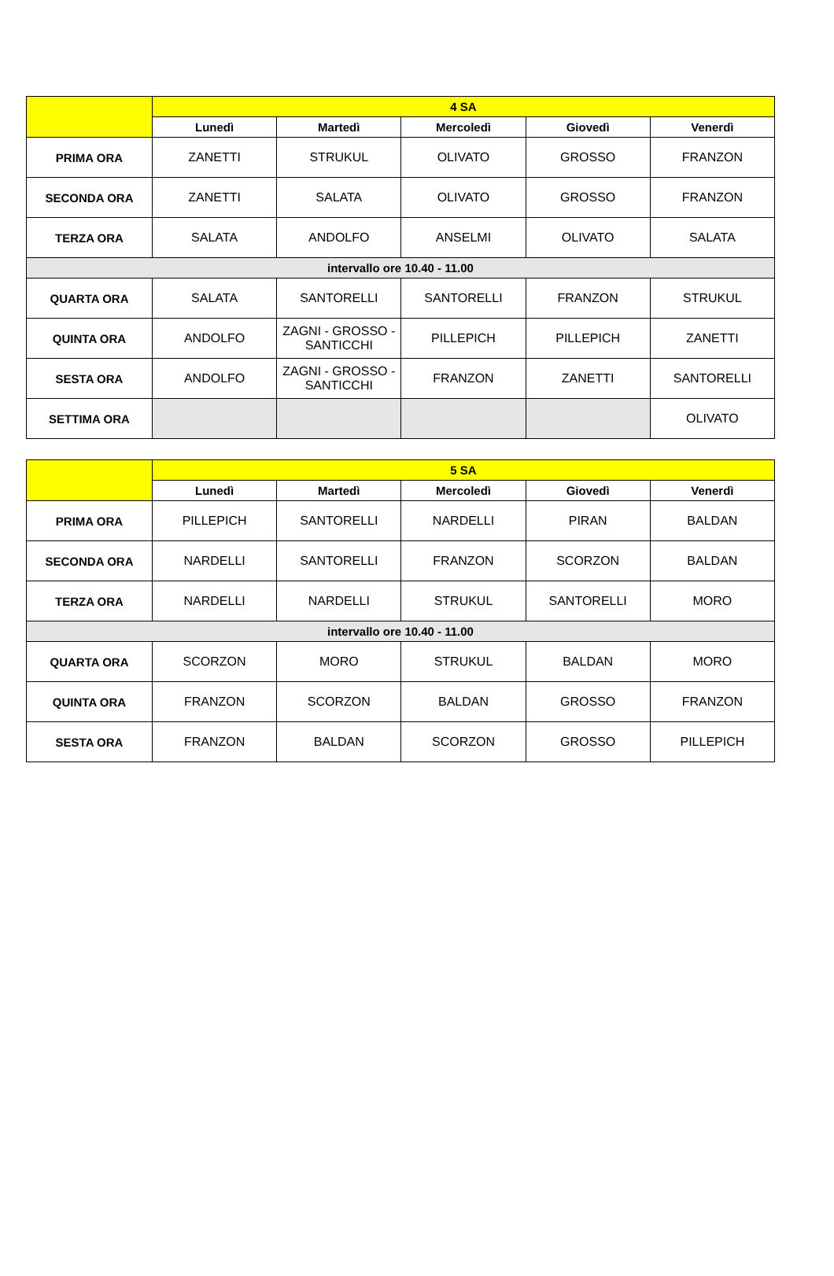| | 4 SA | | | | |
| --- | --- | --- | --- | --- | --- |
| | Lunedì | Martedì | Mercoledì | Giovedì | Venerdì |
| PRIMA ORA | ZANETTI | STRUKUL | OLIVATO | GROSSO | FRANZON |
| SECONDA ORA | ZANETTI | SALATA | OLIVATO | GROSSO | FRANZON |
| TERZA ORA | SALATA | ANDOLFO | ANSELMI | OLIVATO | SALATA |
| intervallo ore 10.40 - 11.00 | | | | | |
| QUARTA ORA | SALATA | SANTORELLI | SANTORELLI | FRANZON | STRUKUL |
| QUINTA ORA | ANDOLFO | ZAGNI - GROSSO - SANTICCHI | PILLEPICH | PILLEPICH | ZANETTI |
| SESTA ORA | ANDOLFO | ZAGNI - GROSSO - SANTICCHI | FRANZON | ZANETTI | SANTORELLI |
| SETTIMA ORA | | | | | OLIVATO |
| | 5 SA | | | | |
| --- | --- | --- | --- | --- | --- |
| | Lunedì | Martedì | Mercoledì | Giovedì | Venerdì |
| PRIMA ORA | PILLEPICH | SANTORELLI | NARDELLI | PIRAN | BALDAN |
| SECONDA ORA | NARDELLI | SANTORELLI | FRANZON | SCORZON | BALDAN |
| TERZA ORA | NARDELLI | NARDELLI | STRUKUL | SANTORELLI | MORO |
| intervallo ore 10.40 - 11.00 | | | | | |
| QUARTA ORA | SCORZON | MORO | STRUKUL | BALDAN | MORO |
| QUINTA ORA | FRANZON | SCORZON | BALDAN | GROSSO | FRANZON |
| SESTA ORA | FRANZON | BALDAN | SCORZON | GROSSO | PILLEPICH |